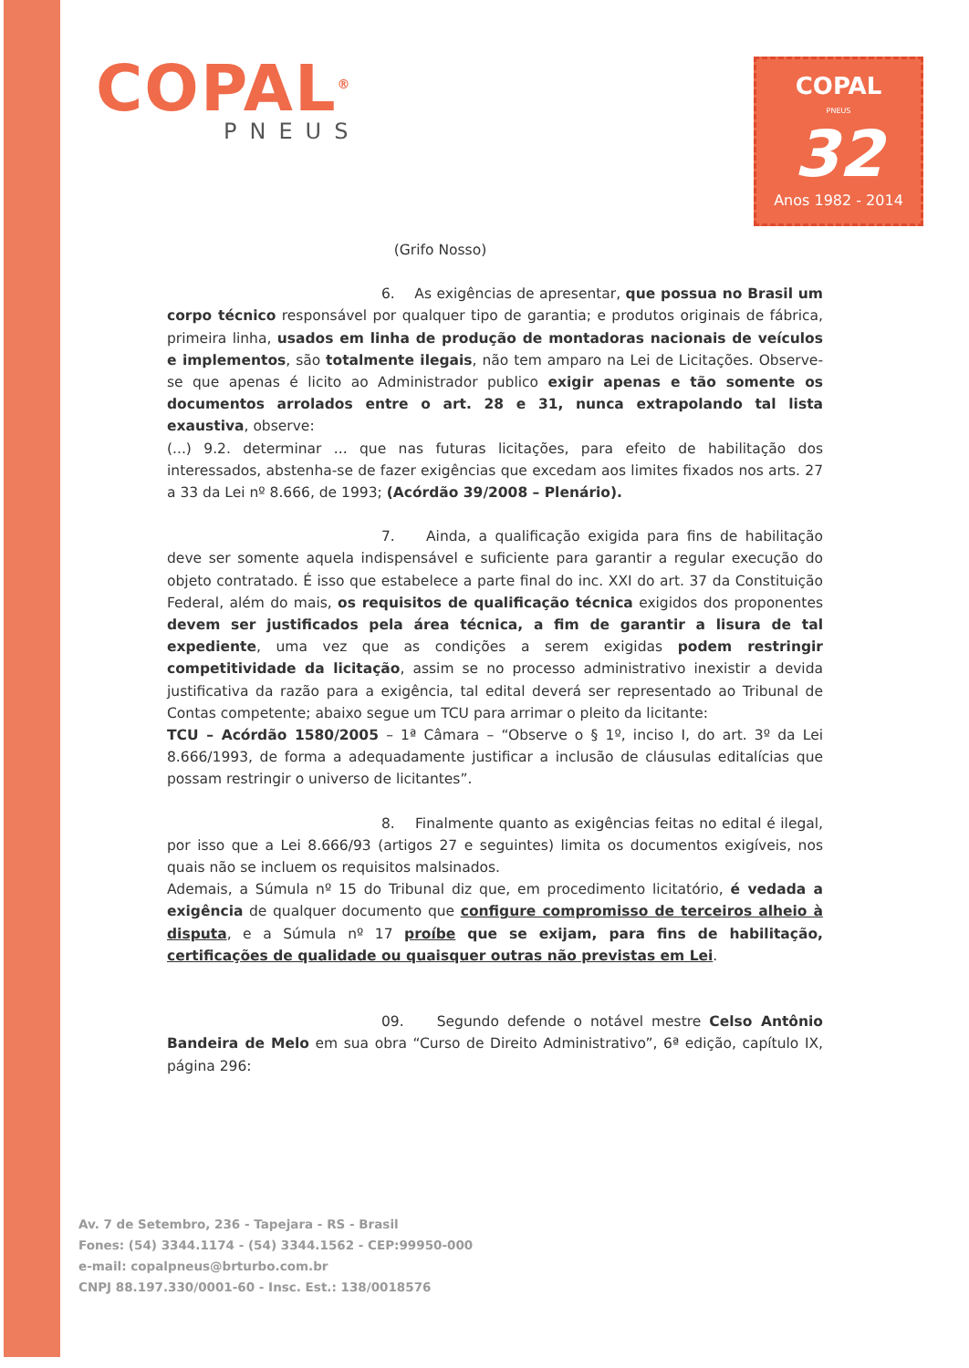COPAL<sup>®</sup>
PNEUS
COPAL
PNEUS
32
Anos 1982 - 2014
(Grifo Nosso)
6. As exigências de apresentar, que possua no Brasil um corpo técnico responsável por qualquer tipo de garantia; e produtos originais de fábrica, primeira linha, usados em linha de produção de montadoras nacionais de veículos e implementos, são totalmente ilegais, não tem amparo na Lei de Licitações. Observe-se que apenas é licito ao Administrador publico exigir apenas e tão somente os documentos arrolados entre o art. 28 e 31, nunca extrapolando tal lista exaustiva, observe:
(...) 9.2. determinar ... que nas futuras licitações, para efeito de habilitação dos interessados, abstenha-se de fazer exigências que excedam aos limites fixados nos arts. 27 a 33 da Lei nº 8.666, de 1993; (Acórdão 39/2008 – Plenário).
7. Ainda, a qualificação exigida para fins de habilitação deve ser somente aquela indispensável e suficiente para garantir a regular execução do objeto contratado. É isso que estabelece a parte final do inc. XXI do art. 37 da Constituição Federal, além do mais, os requisitos de qualificação técnica exigidos dos proponentes devem ser justificados pela área técnica, a fim de garantir a lisura de tal expediente, uma vez que as condições a serem exigidas podem restringir competitividade da licitação, assim se no processo administrativo inexistir a devida justificativa da razão para a exigência, tal edital deverá ser representado ao Tribunal de Contas competente; abaixo segue um TCU para arrimar o pleito da licitante:
TCU – Acórdão 1580/2005 – 1ª Câmara – “Observe o § 1º, inciso I, do art. 3º da Lei 8.666/1993, de forma a adequadamente justificar a inclusão de cláusulas editalícias que possam restringir o universo de licitantes”.
8. Finalmente quanto as exigências feitas no edital é ilegal, por isso que a Lei 8.666/93 (artigos 27 e seguintes) limita os documentos exigíveis, nos quais não se incluem os requisitos malsinados.
Ademais, a Súmula nº 15 do Tribunal diz que, em procedimento licitatório, é vedada a exigência de qualquer documento que configure compromisso de terceiros alheio à disputa, e a Súmula nº 17 proíbe que se exijam, para fins de habilitação, certificações de qualidade ou quaisquer outras não previstas em Lei.
09. Segundo defende o notável mestre Celso Antônio Bandeira de Melo em sua obra “Curso de Direito Administrativo”, 6ª edição, capítulo IX, página 296:
Av. 7 de Setembro, 236 - Tapejara - RS - Brasil
Fones: (54) 3344.1174 - (54) 3344.1562 - CEP:99950-000
e-mail: copalpneus@brturbo.com.br
CNPJ 88.197.330/0001-60 - Insc. Est.: 138/0018576